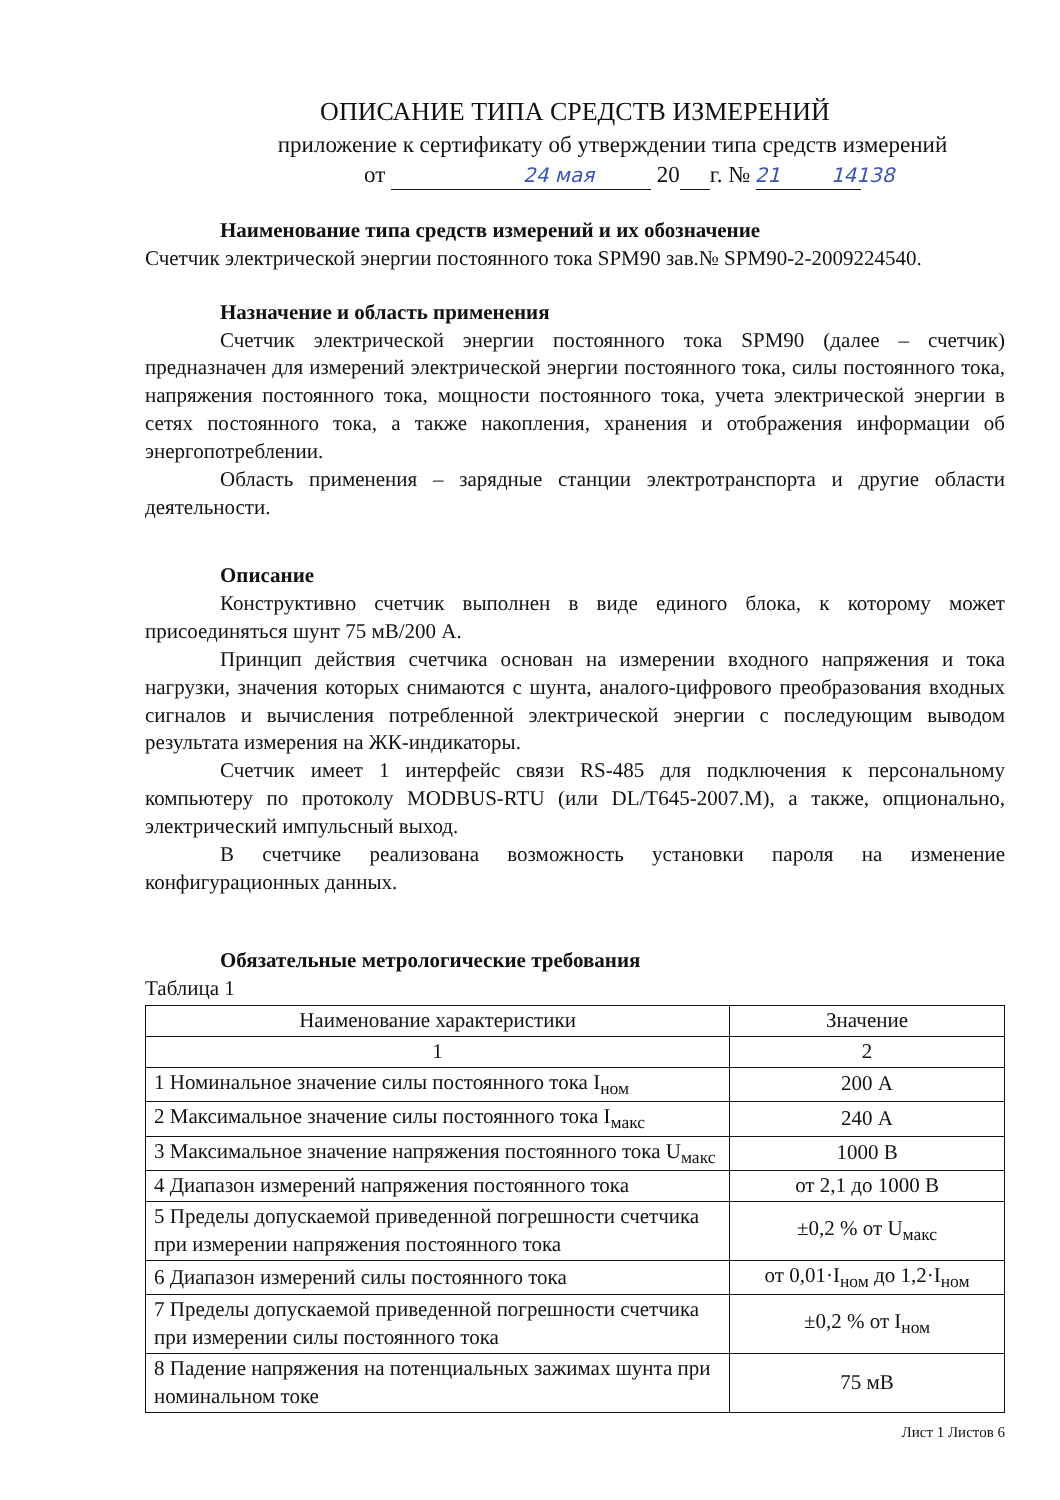ОПИСАНИЕ ТИПА СРЕДСТВ ИЗМЕРЕНИЙ
приложение к сертификату об утверждении типа средств измерений
от 24 мая 20 21 г. № 14138
Наименование типа средств измерений и их обозначение
Счетчик электрической энергии постоянного тока SPM90 зав.№ SPM90-2-2009224540.
Назначение и область применения
Счетчик электрической энергии постоянного тока SPM90 (далее – счетчик) предназначен для измерений электрической энергии постоянного тока, силы постоянного тока, напряжения постоянного тока, мощности постоянного тока, учета электрической энергии в сетях постоянного тока, а также накопления, хранения и отображения информации об энергопотреблении.
Область применения – зарядные станции электротранспорта и другие области деятельности.
Описание
Конструктивно счетчик выполнен в виде единого блока, к которому может присоединяться шунт 75 мВ/200 А.
Принцип действия счетчика основан на измерении входного напряжения и тока нагрузки, значения которых снимаются с шунта, аналого-цифрового преобразования входных сигналов и вычисления потребленной электрической энергии с последующим выводом результата измерения на ЖК-индикаторы.
Счетчик имеет 1 интерфейс связи RS-485 для подключения к персональному компьютеру по протоколу MODBUS-RTU (или DL/T645-2007.M), а также, опционально, электрический импульсный выход.
В счетчике реализована возможность установки пароля на изменение конфигурационных данных.
Обязательные метрологические требования
Таблица 1
| Наименование характеристики | Значение |
| 1 | 2 |
| 1 Номинальное значение силы постоянного тока I<sub>ном</sub> | 200 А |
| 2 Максимальное значение силы постоянного тока I<sub>макс</sub> | 240 А |
| 3 Максимальное значение напряжения постоянного тока U<sub>макс</sub> | 1000 В |
| 4 Диапазон измерений напряжения постоянного тока | от 2,1 до 1000 В |
| 5 Пределы допускаемой приведенной погрешности счетчика при измерении напряжения постоянного тока | ±0,2 % от U<sub>макс</sub> |
| 6 Диапазон измерений силы постоянного тока | от 0,01·I<sub>ном</sub> до 1,2·I<sub>ном</sub> |
| 7 Пределы допускаемой приведенной погрешности счетчика при измерении силы постоянного тока | ±0,2 % от I<sub>ном</sub> |
| 8 Падение напряжения на потенциальных зажимах шунта при номинальном токе | 75 мВ |
Лист 1 Листов 6